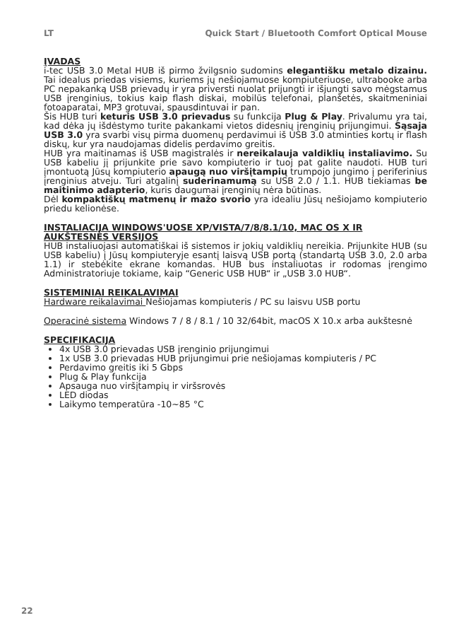LT Quick Start / Bluetooth Comfort Optical Mouse
ĮVADAS
i-tec USB 3.0 Metal HUB iš pirmo žvilgsnio sudomins elegantišku metalo dizainu. Tai idealus priedas visiems, kuriems jų nešiojamuose kompiuteriuose, ultrabooke arba PC nepakanką USB prievadų ir yra priversti nuolat prijungti ir išjungti savo mėgstamus USB įrenginius, tokius kaip flash diskai, mobilūs telefonai, planšetės, skaitmeniniai fotoaparatai, MP3 grotuvai, spausdintuvai ir pan.
Šis HUB turi keturis USB 3.0 prievadus su funkcija Plug & Play. Privalumu yra tai, kad dėka jų išdėstymo turite pakankami vietos didesnių įrenginių prijungimui. Sąsaja USB 3.0 yra svarbi visų pirma duomenų perdavimui iš USB 3.0 atminties kortų ir flash diskų, kur yra naudojamas didelis perdavimo greitis.
HUB yra maitinamas iš USB magistralės ir nereikalauja valdiklių instaliavimo. Su USB kabeliu jį prijunkite prie savo kompiuterio ir tuoj pat galite naudoti. HUB turi įmontuotą Jūsų kompiuterio apaugą nuo viršįtampių trumpojo jungimo į periferinius įrenginius atveju. Turi atgalinį suderinamumą su USB 2.0 / 1.1. HUB tiekiamas be maitinimo adapterio, kuris daugumai įrenginių nėra būtinas.
Dėl kompaktiškų matmenų ir mažo svorio yra idealiu Jūsų nešiojamo kompiuterio priedu kelionėse.
INSTALIACIJA WINDOWS'UOSE XP/VISTA/7/8/8.1/10, MAC OS X IR AUKŠTESNĖS VERSIJOS
HUB instaliuojasi automatiškai iš sistemos ir jokių valdiklių nereikia. Prijunkite HUB (su USB kabeliu) į Jūsų kompiuteryje esantį laisvą USB portą (standartą USB 3.0, 2.0 arba 1.1) ir stebėkite ekrane komandas. HUB bus instaliuotas ir rodomas įrengimo Administratoriuje tokiame, kaip “Generic USB HUB“ ir „USB 3.0 HUB“.
SISTEMINIAI REIKALAVIMAI
Hardware reikalavimai Nešiojamas kompiuteris / PC su laisvu USB portu
Operacinė sistema Windows 7 / 8 / 8.1 / 10 32/64bit, macOS X 10.x arba aukštesnė
SPECIFIKACIJA
4x USB 3.0 prievadas USB įrenginio prijungimui
1x USB 3.0 prievadas HUB prijungimui prie nešiojamas kompiuteris / PC
Perdavimo greitis iki 5 Gbps
Plug & Play funkcija
Apsauga nuo viršįtampių ir viršsrovės
LED diodas
Laikymo temperatūra -10~85 °C
22